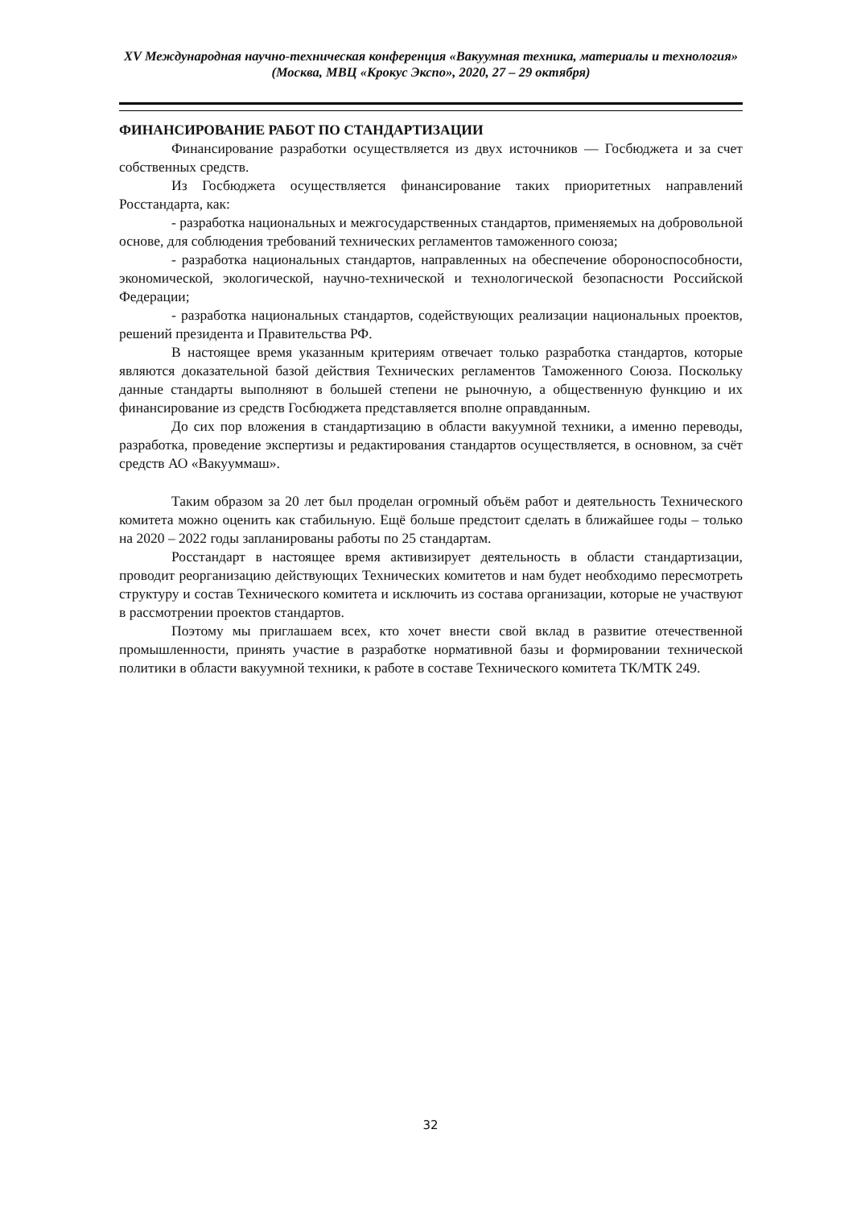XV Международная научно-техническая конференция «Вакуумная техника, материалы и технология»
(Москва, МВЦ «Крокус Экспо», 2020, 27 – 29 октября)
ФИНАНСИРОВАНИЕ РАБОТ ПО СТАНДАРТИЗАЦИИ
Финансирование разработки осуществляется из двух источников — Госбюджета и за счет собственных средств.
Из Госбюджета осуществляется финансирование таких приоритетных направлений Росстандарта, как:
- разработка национальных и межгосударственных стандартов, применяемых на добровольной основе, для соблюдения требований технических регламентов таможенного союза;
- разработка национальных стандартов, направленных на обеспечение обороноспособности, экономической, экологической, научно-технической и технологической безопасности Российской Федерации;
- разработка национальных стандартов, содействующих реализации национальных проектов, решений президента и Правительства РФ.
В настоящее время указанным критериям отвечает только разработка стандартов, которые являются доказательной базой действия Технических регламентов Таможенного Союза. Поскольку данные стандарты выполняют в большей степени не рыночную, а общественную функцию и их финансирование из средств Госбюджета представляется вполне оправданным.
До сих пор вложения в стандартизацию в области вакуумной техники, а именно переводы, разработка, проведение экспертизы и редактирования стандартов осуществляется, в основном, за счёт средств АО «Вакууммаш».
Таким образом за 20 лет был проделан огромный объём работ и деятельность Технического комитета можно оценить как стабильную. Ещё больше предстоит сделать в ближайшее годы – только на 2020 – 2022 годы запланированы работы по 25 стандартам.
Росстандарт в настоящее время активизирует деятельность в области стандартизации, проводит реорганизацию действующих Технических комитетов и нам будет необходимо пересмотреть структуру и состав Технического комитета и исключить из состава организации, которые не участвуют в рассмотрении проектов стандартов.
Поэтому мы приглашаем всех, кто хочет внести свой вклад в развитие отечественной промышленности, принять участие в разработке нормативной базы и формировании технической политики в области вакуумной техники, к работе в составе Технического комитета ТК/МТК 249.
32